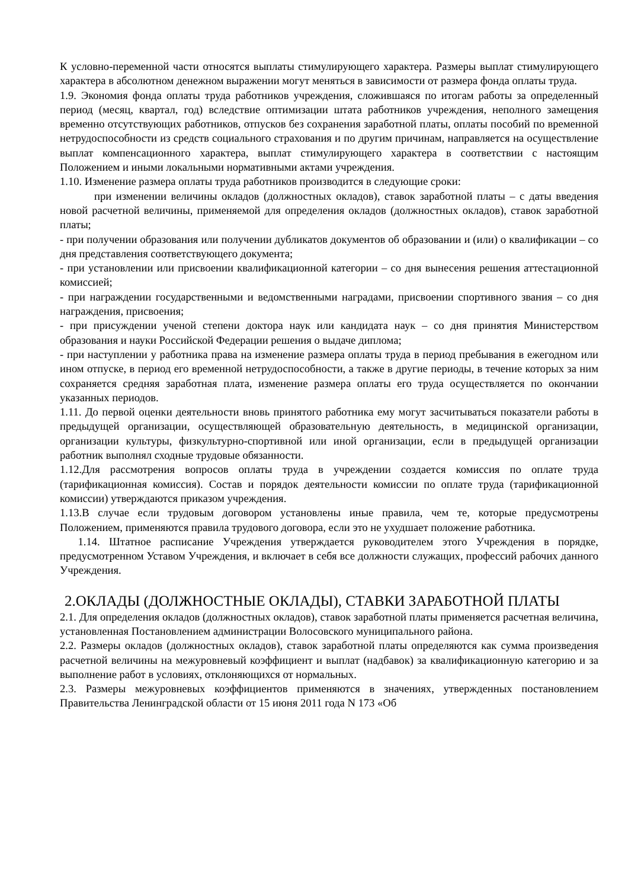К условно-переменной части относятся выплаты стимулирующего характера. Размеры выплат стимулирующего характера в абсолютном денежном выражении могут меняться в зависимости от размера фонда оплаты труда.
1.9. Экономия фонда оплаты труда работников учреждения, сложившаяся по итогам работы за определенный период (месяц, квартал, год) вследствие оптимизации штата работников учреждения, неполного замещения временно отсутствующих работников, отпусков без сохранения заработной платы, оплаты пособий по временной нетрудоспособности из средств социального страхования и по другим причинам, направляется на осуществление выплат компенсационного характера, выплат стимулирующего характера в соответствии с настоящим Положением и иными локальными нормативными актами учреждения.
1.10. Изменение размера оплаты труда работников производится в следующие сроки:
при изменении величины окладов (должностных окладов), ставок заработной платы – с даты введения новой расчетной величины, применяемой для определения окладов (должностных окладов), ставок заработной платы;
- при получении образования или получении дубликатов документов об образовании и (или) о квалификации – со дня представления соответствующего документа;
- при установлении или присвоении квалификационной категории – со дня вынесения решения аттестационной комиссией;
- при награждении государственными и ведомственными наградами, присвоении спортивного звания – со дня награждения, присвоения;
- при присуждении ученой степени доктора наук или кандидата наук – со дня принятия Министерством образования и науки Российской Федерации решения о выдаче диплома;
- при наступлении у работника права на изменение размера оплаты труда в период пребывания в ежегодном или ином отпуске, в период его временной нетрудоспособности, а также в другие периоды, в течение которых за ним сохраняется средняя заработная плата, изменение размера оплаты его труда осуществляется по окончании указанных периодов.
1.11. До первой оценки деятельности вновь принятого работника ему могут засчитываться показатели работы в предыдущей организации, осуществляющей образовательную деятельность, в медицинской организации, организации культуры, физкультурно-спортивной или иной организации, если в предыдущей организации работник выполнял сходные трудовые обязанности.
1.12.Для рассмотрения вопросов оплаты труда в учреждении создается комиссия по оплате труда (тарификационная комиссия). Состав и порядок деятельности комиссии по оплате труда (тарификационной комиссии) утверждаются приказом учреждения.
1.13.В случае если трудовым договором установлены иные правила, чем те, которые предусмотрены Положением, применяются правила трудового договора, если это не ухудшает положение работника.
1.14. Штатное расписание Учреждения утверждается руководителем этого Учреждения в порядке, предусмотренном Уставом Учреждения, и включает в себя все должности служащих, профессий рабочих данного Учреждения.
2.ОКЛАДЫ (ДОЛЖНОСТНЫЕ ОКЛАДЫ), СТАВКИ ЗАРАБОТНОЙ ПЛАТЫ
2.1. Для определения окладов (должностных окладов), ставок заработной платы применяется расчетная величина, установленная Постановлением администрации Волосовского муниципального района.
2.2. Размеры окладов (должностных окладов), ставок заработной платы определяются как сумма произведения расчетной величины на межуровневый коэффициент и выплат (надбавок) за квалификационную категорию и за выполнение работ в условиях, отклоняющихся от нормальных.
2.3. Размеры межуровневых коэффициентов применяются в значениях, утвержденных постановлением Правительства Ленинградской области от 15 июня 2011 года N 173 «Об